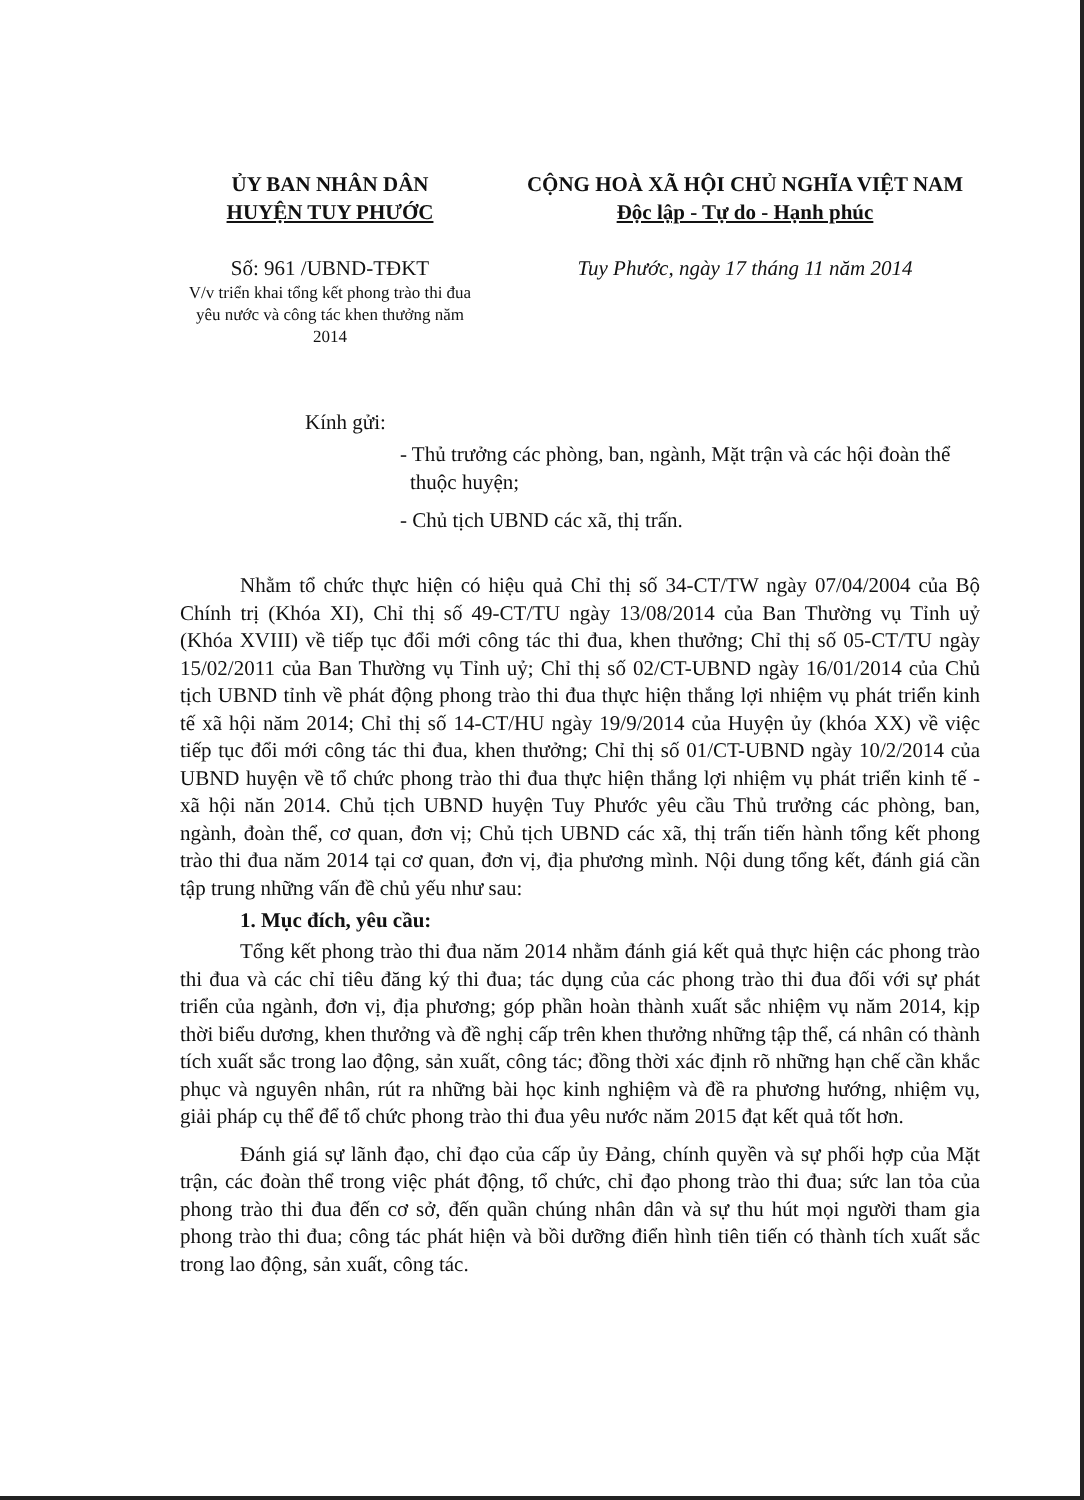ỦY BAN NHÂN DÂN
HUYỆN TUY PHƯỚC
Số: 961 /UBND-TĐKT
V/v triển khai tổng kết phong trào thi đua yêu nước và công tác khen thưởng năm 2014
CỘNG HOÀ XÃ HỘI CHỦ NGHĨA VIỆT NAM
Độc lập - Tự do - Hạnh phúc
Tuy Phước, ngày 17 tháng 11 năm 2014
Kính gửi:
- Thủ trưởng các phòng, ban, ngành, Mặt trận và các hội đoàn thể thuộc huyện;
- Chủ tịch UBND các xã, thị trấn.
Nhằm tổ chức thực hiện có hiệu quả Chỉ thị số 34-CT/TW ngày 07/04/2004 của Bộ Chính trị (Khóa XI), Chỉ thị số 49-CT/TU ngày 13/08/2014 của Ban Thường vụ Tỉnh uỷ (Khóa XVIII) về tiếp tục đổi mới công tác thi đua, khen thưởng; Chỉ thị số 05-CT/TU ngày 15/02/2011 của Ban Thường vụ Tỉnh uỷ; Chỉ thị số 02/CT-UBND ngày 16/01/2014 của Chủ tịch UBND tỉnh về phát động phong trào thi đua thực hiện thắng lợi nhiệm vụ phát triển kinh tế xã hội năm 2014; Chỉ thị số 14-CT/HU ngày 19/9/2014 của Huyện ủy (khóa XX) về việc tiếp tục đổi mới công tác thi đua, khen thưởng; Chỉ thị số 01/CT-UBND ngày 10/2/2014 của UBND huyện về tổ chức phong trào thi đua thực hiện thắng lợi nhiệm vụ phát triển kinh tế - xã hội năn 2014. Chủ tịch UBND huyện Tuy Phước yêu cầu Thủ trưởng các phòng, ban, ngành, đoàn thể, cơ quan, đơn vị; Chủ tịch UBND các xã, thị trấn tiến hành tổng kết phong trào thi đua năm 2014 tại cơ quan, đơn vị, địa phương mình. Nội dung tổng kết, đánh giá cần tập trung những vấn đề chủ yếu như sau:
1. Mục đích, yêu cầu:
Tổng kết phong trào thi đua năm 2014 nhằm đánh giá kết quả thực hiện các phong trào thi đua và các chỉ tiêu đăng ký thi đua; tác dụng của các phong trào thi đua đối với sự phát triển của ngành, đơn vị, địa phương; góp phần hoàn thành xuất sắc nhiệm vụ năm 2014, kịp thời biểu dương, khen thưởng và đề nghị cấp trên khen thưởng những tập thể, cá nhân có thành tích xuất sắc trong lao động, sản xuất, công tác; đồng thời xác định rõ những hạn chế cần khắc phục và nguyên nhân, rút ra những bài học kinh nghiệm và đề ra phương hướng, nhiệm vụ, giải pháp cụ thể để tổ chức phong trào thi đua yêu nước năm 2015 đạt kết quả tốt hơn.
Đánh giá sự lãnh đạo, chỉ đạo của cấp ủy Đảng, chính quyền và sự phối hợp của Mặt trận, các đoàn thể trong việc phát động, tổ chức, chỉ đạo phong trào thi đua; sức lan tỏa của phong trào thi đua đến cơ sở, đến quần chúng nhân dân và sự thu hút mọi người tham gia phong trào thi đua; công tác phát hiện và bồi dưỡng điển hình tiên tiến có thành tích xuất sắc trong lao động, sản xuất, công tác.